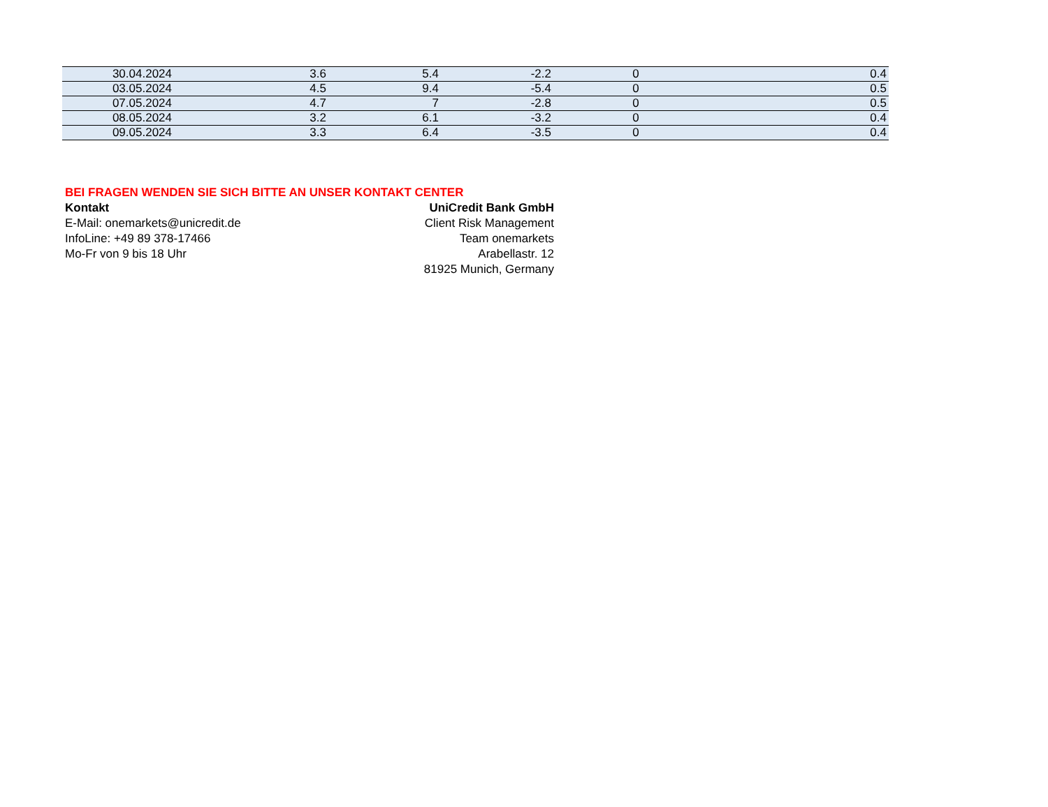| 30.04.2024 | 3.6 | 5.4 | -2.2 | 0 | 0.4 |
| 03.05.2024 | 4.5 | 9.4 | -5.4 | 0 | 0.5 |
| 07.05.2024 | 4.7 | 7 | -2.8 | 0 | 0.5 |
| 08.05.2024 | 3.2 | 6.1 | -3.2 | 0 | 0.4 |
| 09.05.2024 | 3.3 | 6.4 | -3.5 | 0 | 0.4 |
BEI FRAGEN WENDEN SIE SICH BITTE AN UNSER KONTAKT CENTER
Kontakt
E-Mail: onemarkets@unicredit.de
InfoLine: +49 89 378-17466
Mo-Fr von 9 bis 18 Uhr
UniCredit Bank GmbH
Client Risk Management
Team onemarkets
Arabellastr. 12
81925 Munich, Germany